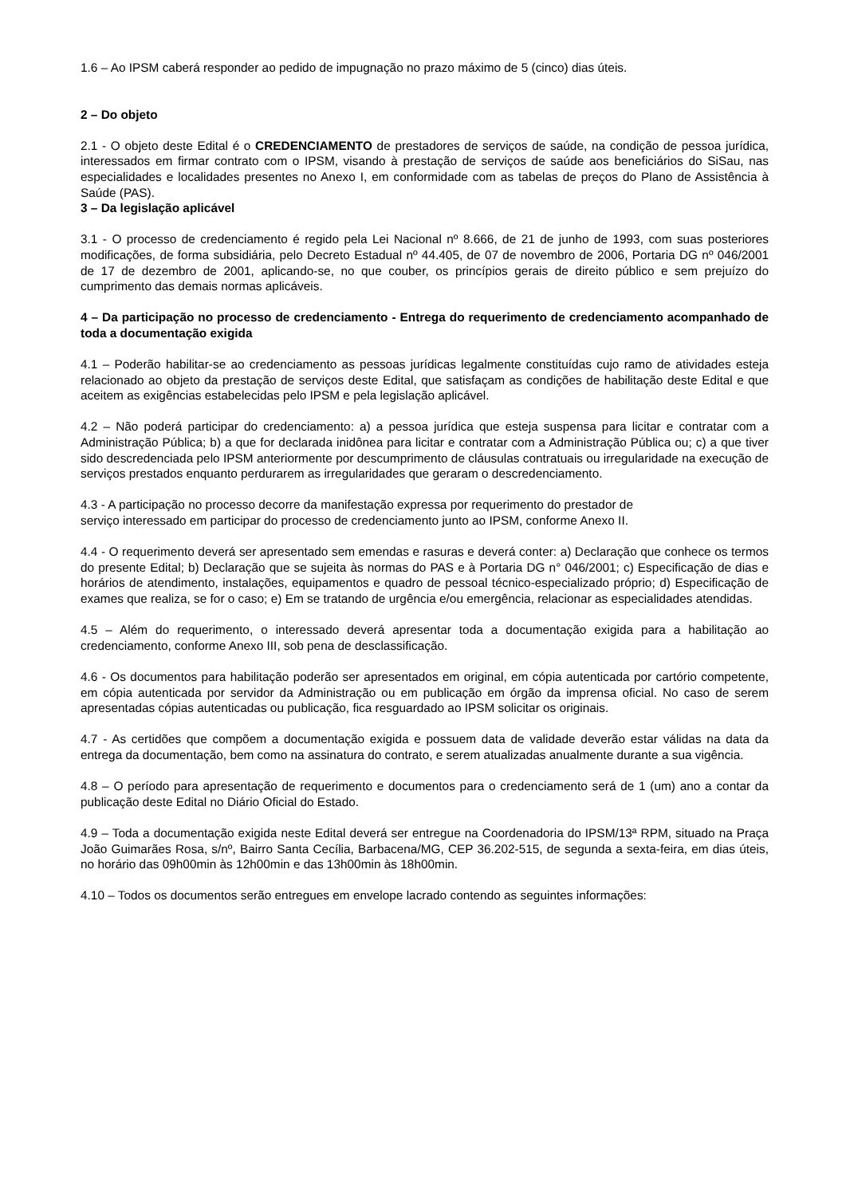1.6 – Ao IPSM caberá responder ao pedido de impugnação no prazo máximo de 5 (cinco) dias úteis.
2 – Do objeto
2.1 - O objeto deste Edital é o CREDENCIAMENTO de prestadores de serviços de saúde, na condição de pessoa jurídica, interessados em firmar contrato com o IPSM, visando à prestação de serviços de saúde aos beneficiários do SiSau, nas especialidades e localidades presentes no Anexo I, em conformidade com as tabelas de preços do Plano de Assistência à Saúde (PAS).
3 – Da legislação aplicável
3.1 - O processo de credenciamento é regido pela Lei Nacional nº 8.666, de 21 de junho de 1993, com suas posteriores modificações, de forma subsidiária, pelo Decreto Estadual nº 44.405, de 07 de novembro de 2006, Portaria DG nº 046/2001 de 17 de dezembro de 2001, aplicando-se, no que couber, os princípios gerais de direito público e sem prejuízo do cumprimento das demais normas aplicáveis.
4 – Da participação no processo de credenciamento - Entrega do requerimento de credenciamento acompanhado de toda a documentação exigida
4.1 – Poderão habilitar-se ao credenciamento as pessoas jurídicas legalmente constituídas cujo ramo de atividades esteja relacionado ao objeto da prestação de serviços deste Edital, que satisfaçam as condições de habilitação deste Edital e que aceitem as exigências estabelecidas pelo IPSM e pela legislação aplicável.
4.2 – Não poderá participar do credenciamento: a) a pessoa jurídica que esteja suspensa para licitar e contratar com a Administração Pública; b) a que for declarada inidônea para licitar e contratar com a Administração Pública ou; c) a que tiver sido descredenciada pelo IPSM anteriormente por descumprimento de cláusulas contratuais ou irregularidade na execução de serviços prestados enquanto perdurarem as irregularidades que geraram o descredenciamento.
4.3 - A participação no processo decorre da manifestação expressa por requerimento do prestador de
serviço interessado em participar do processo de credenciamento junto ao IPSM, conforme Anexo II.
4.4 - O requerimento deverá ser apresentado sem emendas e rasuras e deverá conter: a) Declaração que conhece os termos do presente Edital; b) Declaração que se sujeita às normas do PAS e à Portaria DG n° 046/2001; c) Especificação de dias e horários de atendimento, instalações, equipamentos e quadro de pessoal técnico-especializado próprio; d) Especificação de exames que realiza, se for o caso; e) Em se tratando de urgência e/ou emergência, relacionar as especialidades atendidas.
4.5 – Além do requerimento, o interessado deverá apresentar toda a documentação exigida para a habilitação ao credenciamento, conforme Anexo III, sob pena de desclassificação.
4.6 - Os documentos para habilitação poderão ser apresentados em original, em cópia autenticada por cartório competente, em cópia autenticada por servidor da Administração ou em publicação em órgão da imprensa oficial. No caso de serem apresentadas cópias autenticadas ou publicação, fica resguardado ao IPSM solicitar os originais.
4.7 - As certidões que compõem a documentação exigida e possuem data de validade deverão estar válidas na data da entrega da documentação, bem como na assinatura do contrato, e serem atualizadas anualmente durante a sua vigência.
4.8 – O período para apresentação de requerimento e documentos para o credenciamento será de 1 (um) ano a contar da publicação deste Edital no Diário Oficial do Estado.
4.9 – Toda a documentação exigida neste Edital deverá ser entregue na Coordenadoria do IPSM/13ª RPM, situado na Praça João Guimarães Rosa, s/nº, Bairro Santa Cecília, Barbacena/MG, CEP 36.202-515, de segunda a sexta-feira, em dias úteis, no horário das 09h00min às 12h00min e das 13h00min às 18h00min.
4.10 – Todos os documentos serão entregues em envelope lacrado contendo as seguintes informações: